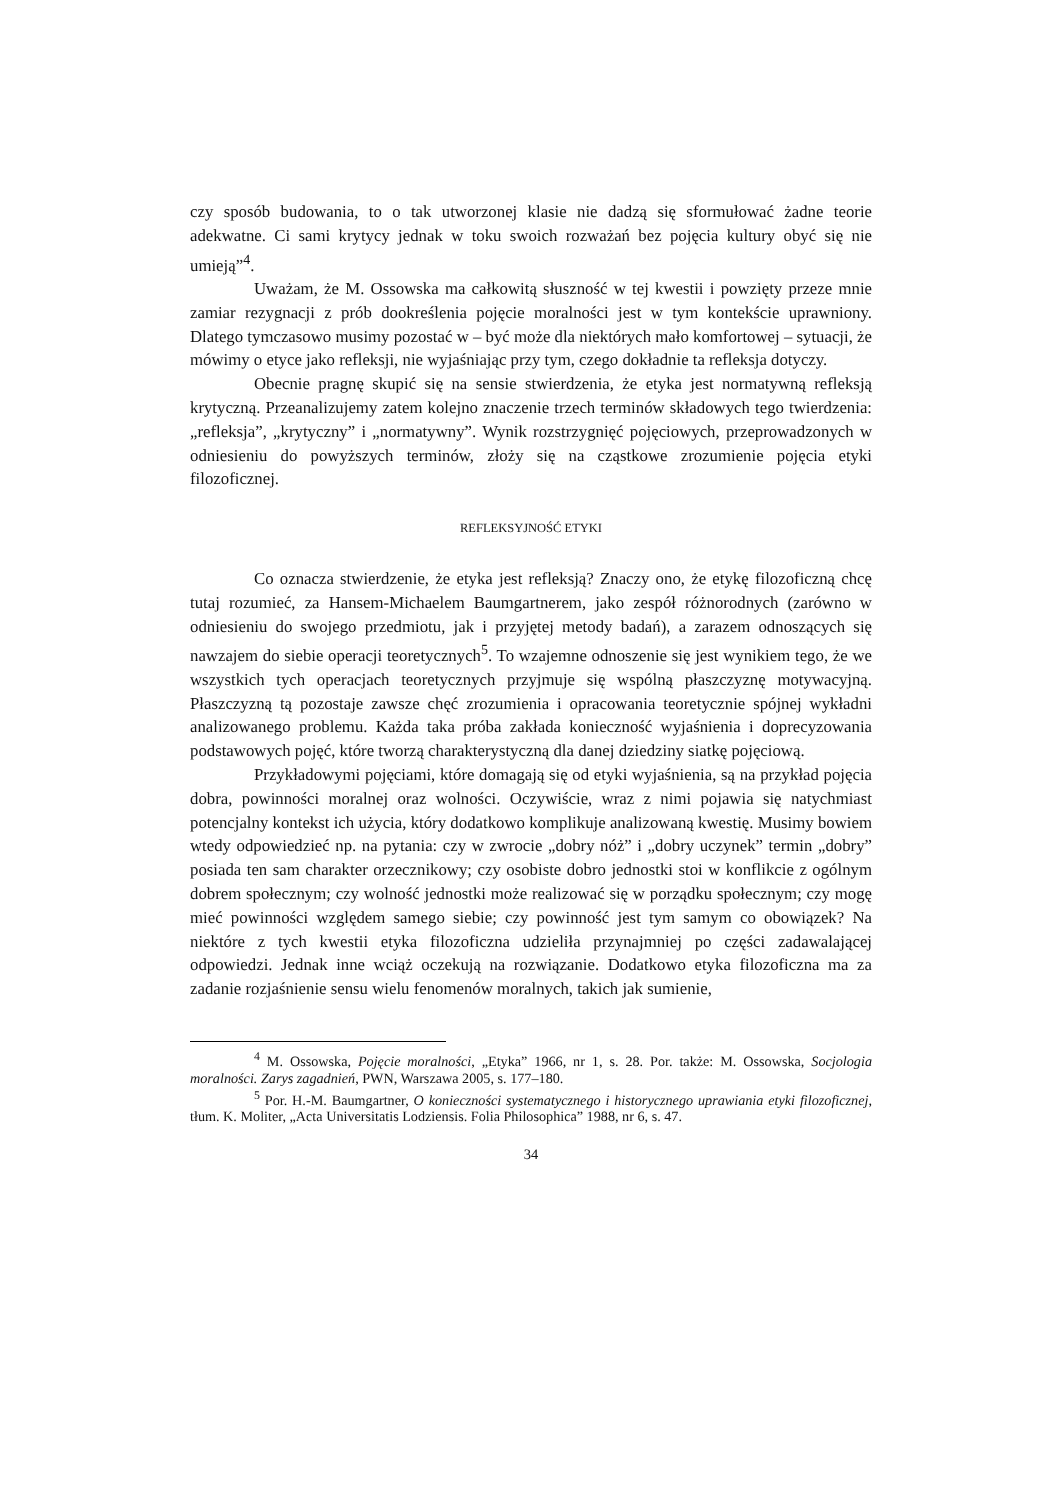czy sposób budowania, to o tak utworzonej klasie nie dadzą się sformułować żadne teorie adekwatne. Ci sami krytycy jednak w toku swoich rozważań bez pojęcia kultury obyć się nie umieją”<sup>4</sup>.
Uważam, że M. Ossowska ma całkowitą słuszność w tej kwestii i powzięty przeze mnie zamiar rezygnacji z prób dookreślenia pojęcie moralności jest w tym kontekście uprawniony. Dlatego tymczasowo musimy pozostać w – być może dla niektórych mało komfortowej – sytuacji, że mówimy o etyce jako refleksji, nie wyjaśniając przy tym, czego dokładnie ta refleksja dotyczy.
Obecnie pragnę skupić się na sensie stwierdzenia, że etyka jest normatywną refleksją krytyczną. Przeanalizujemy zatem kolejno znaczenie trzech terminów składowych tego twierdzenia: „refleksja”, „krytyczny” i „normatywny”. Wynik rozstrzygnięć pojęciowych, przeprowadzonych w odniesieniu do powyższych terminów, złoży się na cząstkowe zrozumienie pojęcia etyki filozoficznej.
REFLEKSYJNOŚĆ ETYKI
Co oznacza stwierdzenie, że etyka jest refleksją? Znaczy ono, że etykę filozoficzną chcę tutaj rozumieć, za Hansem-Michaelem Baumgartnerem, jako zespół różnorodnych (zarówno w odniesieniu do swojego przedmiotu, jak i przyjętej metody badań), a zarazem odnoszących się nawzajem do siebie operacji teoretycznych<sup>5</sup>. To wzajemne odnoszenie się jest wynikiem tego, że we wszystkich tych operacjach teoretycznych przyjmuje się wspólną płaszczyznę motywacyjną. Płaszczyzną tą pozostaje zawsze chęć zrozumienia i opracowania teoretycznie spójnej wykładni analizowanego problemu. Każda taka próba zakłada konieczność wyjaśnienia i doprecyzowania podstawowych pojęć, które tworzą charakterystyczną dla danej dziedziny siatkę pojęciową.
Przykładowymi pojęciami, które domagają się od etyki wyjaśnienia, są na przykład pojęcia dobra, powinności moralnej oraz wolności. Oczywiście, wraz z nimi pojawia się natychmiast potencjalny kontekst ich użycia, który dodatkowo komplikuje analizowaną kwestię. Musimy bowiem wtedy odpowiedzieć np. na pytania: czy w zwrocie „dobry nóż” i „dobry uczynek” termin „dobry” posiada ten sam charakter orzecznikowy; czy osobiste dobro jednostki stoi w konflikcie z ogólnym dobrem społecznym; czy wolność jednostki może realizować się w porządku społecznym; czy mogę mieć powinności względem samego siebie; czy powinność jest tym samym co obowiązek? Na niektóre z tych kwestii etyka filozoficzna udzieliła przynajmniej po części zadawalającej odpowiedzi. Jednak inne wciąż oczekują na rozwiązanie. Dodatkowo etyka filozoficzna ma za zadanie rozjaśnienie sensu wielu fenomenów moralnych, takich jak sumienie,
<sup>4</sup> M. Ossowska, Pojęcie moralności, „Etyka” 1966, nr 1, s. 28. Por. także: M. Ossowska, Socjologia moralności. Zarys zagadnień, PWN, Warszawa 2005, s. 177–180.
<sup>5</sup> Por. H.-M. Baumgartner, O konieczności systematycznego i historycznego uprawiania etyki filozoficznej, tłum. K. Moliter, „Acta Universitatis Lodziensis. Folia Philosophica” 1988, nr 6, s. 47.
34